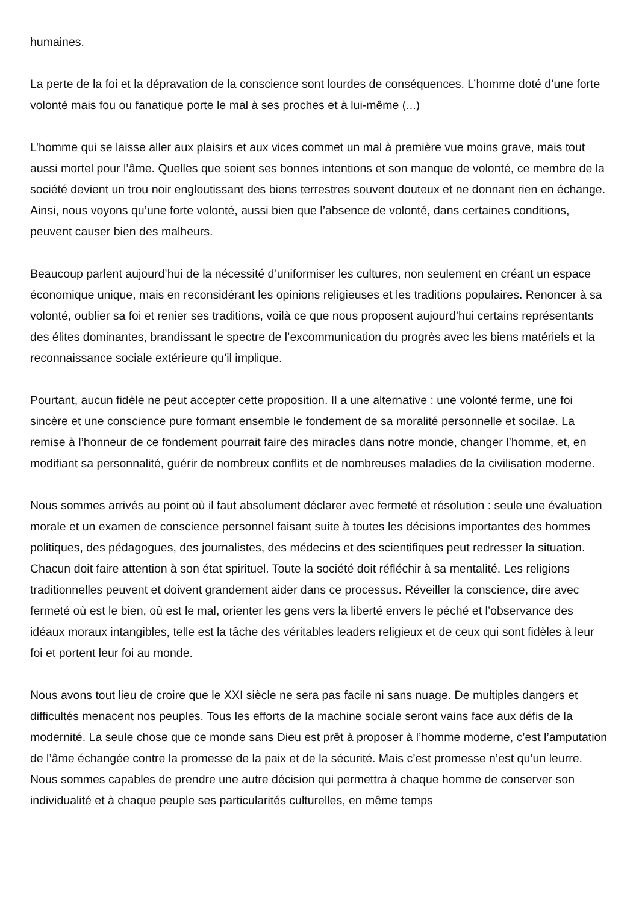humaines.
La perte de la foi et la dépravation de la conscience sont lourdes de conséquences. L’homme doté d’une forte volonté mais fou ou fanatique porte le mal à ses proches et à lui-même (...)
L’homme qui se laisse aller aux plaisirs et aux vices commet un mal à première vue moins grave, mais tout aussi mortel pour l’âme. Quelles que soient ses bonnes intentions et son manque de volonté, ce membre de la société devient un trou noir engloutissant des biens terrestres souvent douteux et ne donnant rien en échange. Ainsi, nous voyons qu’une forte volonté, aussi bien que l’absence de volonté, dans certaines conditions, peuvent causer bien des malheurs.
Beaucoup parlent aujourd’hui de la nécessité d’uniformiser les cultures, non seulement en créant un espace économique unique, mais en reconsidérant les opinions religieuses et les traditions populaires. Renoncer à sa volonté, oublier sa foi et renier ses traditions, voilà ce que nous proposent aujourd’hui certains représentants des élites dominantes, brandissant le spectre de l’excommunication du progrès avec les biens matériels et la reconnaissance sociale extérieure qu’il implique.
Pourtant, aucun fidèle ne peut accepter cette proposition. Il a une alternative : une volonté ferme, une foi sincère et une conscience pure formant ensemble le fondement de sa moralité personnelle et socilae. La remise à l’honneur de ce fondement pourrait faire des miracles dans notre monde, changer l’homme, et, en modifiant sa personnalité, guérir de nombreux conflits et de nombreuses maladies de la civilisation moderne.
Nous sommes arrivés au point où il faut absolument déclarer avec fermeté et résolution : seule une évaluation morale et un examen de conscience personnel faisant suite à toutes les décisions importantes des hommes politiques, des pédagogues, des journalistes, des médecins et des scientifiques peut redresser la situation. Chacun doit faire attention à son état spirituel. Toute la société doit réfléchir à sa mentalité. Les religions traditionnelles peuvent et doivent grandement aider dans ce processus. Réveiller la conscience, dire avec fermeté où est le bien, où est le mal, orienter les gens vers la liberté envers le péché et l’observance des idéaux moraux intangibles, telle est la tâche des véritables leaders religieux et de ceux qui sont fidèles à leur foi et portent leur foi au monde.
Nous avons tout lieu de croire que le XXI siècle ne sera pas facile ni sans nuage. De multiples dangers et difficultés menacent nos peuples. Tous les efforts de la machine sociale seront vains face aux défis de la modernité. La seule chose que ce monde sans Dieu est prêt à proposer à l’homme moderne, c’est l’amputation de l’âme échangée contre la promesse de la paix et de la sécurité. Mais c’est promesse n’est qu’un leurre. Nous sommes capables de prendre une autre décision qui permettra à chaque homme de conserver son individualité et à chaque peuple ses particularités culturelles, en même temps